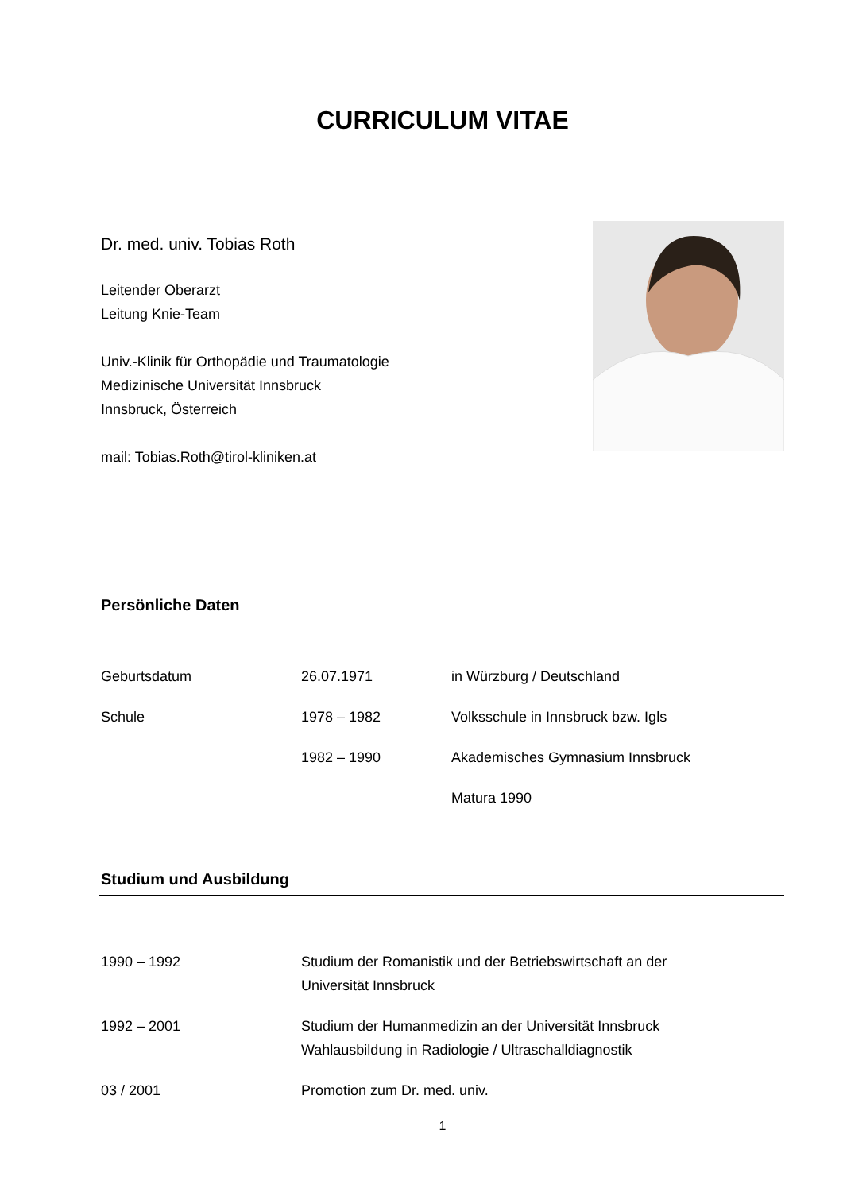CURRICULUM VITAE
Dr. med. univ. Tobias Roth
Leitender Oberarzt
Leitung Knie-Team
Univ.-Klinik für Orthopädie und Traumatologie
Medizinische Universität Innsbruck
Innsbruck, Österreich
mail: Tobias.Roth@tirol-kliniken.at
Persönliche Daten
| Geburtsdatum | 26.07.1971 | in Würzburg / Deutschland |
| Schule | 1978 – 1982 | Volksschule in Innsbruck bzw. Igls |
| | 1982 – 1990 | Akademisches Gymnasium Innsbruck |
| | | Matura 1990 |
Studium und Ausbildung
| 1990 – 1992 | Studium der Romanistik und der Betriebswirtschaft an der Universität Innsbruck |
| 1992 – 2001 | Studium der Humanmedizin an der Universität Innsbruck Wahlausbildung in Radiologie / Ultraschalldiagnostik |
| 03 / 2001 | Promotion zum Dr. med. univ. |
1